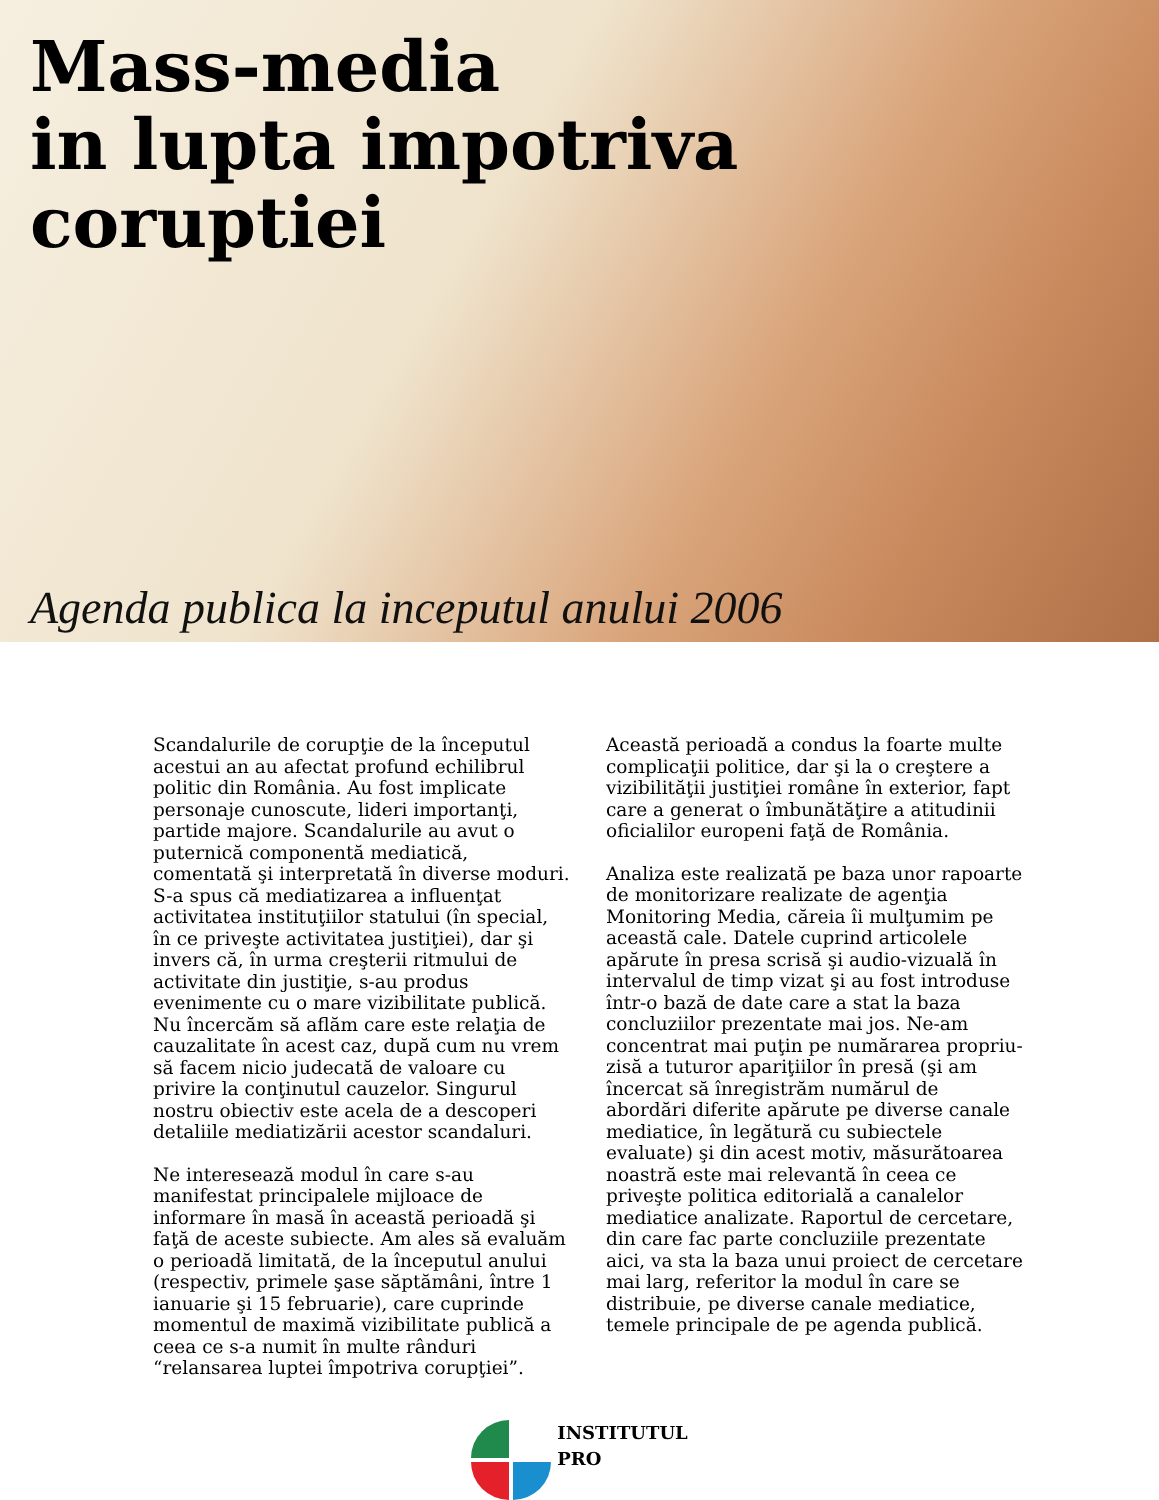Mass-media
in lupta impotriva
coruptiei
Agenda publica la inceputul anului 2006
Scandalurile de corupţie de la începutul acestui an au afectat profund echilibrul politic din România. Au fost implicate personaje cunoscute, lideri importanţi, partide majore. Scandalurile au avut o puternică componentă mediatică, comentată şi interpretată în diverse moduri. S-a spus că mediatizarea a influenţat activitatea instituţiilor statului (în special, în ce priveşte activitatea justiţiei), dar şi invers că, în urma creşterii ritmului de activitate din justiţie, s-au produs evenimente cu o mare vizibilitate publică. Nu încercăm să aflăm care este relaţia de cauzalitate în acest caz, după cum nu vrem să facem nicio judecată de valoare cu privire la conţinutul cauzelor. Singurul nostru obiectiv este acela de a descoperi detaliile mediatizării acestor scandaluri.
Ne interesează modul în care s-au manifestat principalele mijloace de informare în masă în această perioadă şi faţă de aceste subiecte. Am ales să evaluăm o perioadă limitată, de la începutul anului (respectiv, primele şase săptămâni, între 1 ianuarie şi 15 februarie), care cuprinde momentul de maximă vizibilitate publică a ceea ce s-a numit în multe rânduri “relansarea luptei împotriva corupţiei”.
Această perioadă a condus la foarte multe complicaţii politice, dar şi la o creştere a vizibilităţii justiţiei române în exterior, fapt care a generat o îmbunătăţire a atitudinii oficialilor europeni faţă de România.
Analiza este realizată pe baza unor rapoarte de monitorizare realizate de agenţia Monitoring Media, căreia îi mulţumim pe această cale. Datele cuprind articolele apărute în presa scrisă şi audio-vizuală în intervalul de timp vizat şi au fost introduse într-o bază de date care a stat la baza concluziilor prezentate mai jos. Ne-am concentrat mai puţin pe numărarea propriu-zisă a tuturor apariţiilor în presă (şi am încercat să înregistrăm numărul de abordări diferite apărute pe diverse canale mediatice, în legătură cu subiectele evaluate) şi din acest motiv, măsurătoarea noastră este mai relevantă în ceea ce priveşte politica editorială a canalelor mediatice analizate. Raportul de cercetare, din care fac parte concluziile prezentate aici, va sta la baza unui proiect de cercetare mai larg, referitor la modul în care se distribuie, pe diverse canale mediatice, temele principale de pe agenda publică.
INSTITUTUL
PRO